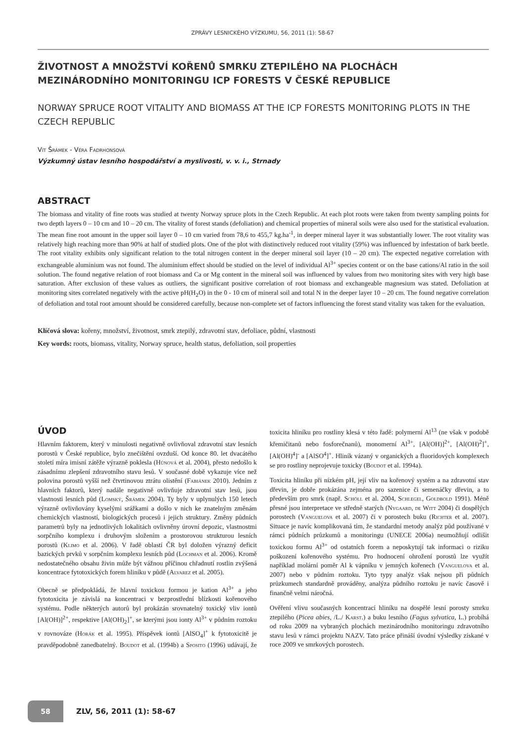ZPRÁVY LESNICKÉHO VÝZKUMU, 56, 2011 (1): 58-67
ŽIVOTNOST A MNOŽSTVÍ KOŘENŮ SMRKU ZTEPILÉHO NA PLOCHÁCH MEZINÁRODNÍHO MONITORINGU ICP FORESTS V ČESKÉ REPUBLICE
NORWAY SPRUCE ROOT VITALITY AND BIOMASS AT THE ICP FORESTS MONITORING PLOTS IN THE CZECH REPUBLIC
Vít Šrámek - Věra Fadrhonsová
Výzkumný ústav lesního hospodářství a myslivosti, v. v. i., Strnady
ABSTRACT
The biomass and vitality of fine roots was studied at twenty Norway spruce plots in the Czech Republic. At each plot roots were taken from twenty sampling points for two depth layers 0 – 10 cm and 10 – 20 cm. The vitality of forest stands (defoliation) and chemical properties of mineral soils were also used for the statistical evaluation. The mean fine root amount in the upper soil layer 0 – 10 cm varied from 78,6 to 455,7 kg.ha<sup>-1</sup>, in deeper mineral layer it was substantially lower. The root vitality was relatively high reaching more than 90% at half of studied plots. One of the plot with distinctively reduced root vitality (59%) was influenced by infestation of bark beetle. The root vitality exhibits only significant relation to the total nitrogen content in the deeper mineral soil layer (10 – 20 cm). The expected negative correlation with exchangeable aluminium was not found. The aluminium effect should be studied on the level of individual Al<sup>3+</sup> species content or on the base cations/Al ratio in the soil solution. The found negative relation of root biomass and Ca or Mg content in the mineral soil was influenced by values from two monitoring sites with very high base saturation. After exclusion of these values as outliers, the significant positive correlation of root biomass and exchangeable magnesium was stated. Defoliation at monitoring sites correlated negatively with the active pH(H<sub>2</sub>O) in the 0 - 10 cm of mineral soil and total N in the deeper layer 10 – 20 cm. The found negative correlation of defoliation and total root amount should be considered carefully, because non-complete set of factors influencing the forest stand vitality was taken for the evaluation.
Klíčová slova: kořeny, množství, životnost, smrk ztepilý, zdravotní stav, defoliace, půdní, vlastnosti
Key words: roots, biomass, vitality, Norway spruce, health status, defoliation, soil properties
ÚVOD
Hlavním faktorem, který v minulosti negativně ovlivňoval zdravotní stav lesních porostů v České republice, bylo znečištění ovzduší. Od konce 80. let dvacátého století míra imisní zátěže výrazně poklesla (Hůnová et al. 2004), přesto nedošlo k zásadnímu zlepšení zdravotního stavu lesů. V současné době vykazuje více než polovina porostů vyšší než čtvrtinovou ztrátu olistění (Fabiánek 2010). Jedním z hlavních faktorů, který nadále negativně ovlivňuje zdravotní stav lesů, jsou vlastnosti lesních půd (Lomský, Šrámek 2004). Ty byly v uplynulých 150 letech výrazně ovlivňovány kyselými srážkami a došlo v nich ke znatelným změnám chemických vlastností, biologických procesů i jejich struktury. Změny půdních parametrů byly na jednotlivých lokalitách ovlivněny úrovní depozic, vlastnostmi sorpčního komplexu i druhovým složením a prostorovou strukturou lesních porostů (Klimo et al. 2006). V řadě oblastí ČR byl doložen výrazný deficit bazických prvků v sorpčním komplexu lesních půd (Lochman et al. 2006). Kromě nedostatečného obsahu živin může být vážnou příčinou chřadnutí rostlin zvýšená koncentrace fytotoxických forem hliníku v půdě (Alvarez et al. 2005).
Obecně se předpokládá, že hlavní toxickou formou je kation Al<sup>3+</sup> a jeho fytotoxicita je závislá na koncentraci v bezprostřední blízkosti kořenového systému. Podle některých autorů byl prokázán srovnatelný toxický vliv iontů [Al(OH)]<sup>2+</sup>, respektive [Al(OH)<sub>2</sub>]<sup>+</sup>, se kterými jsou ionty Al<sup>3+</sup> v půdním roztoku v rovnováze (Horák et al. 1995). Příspěvek iontů [AlSO<sub>4</sub>]<sup>+</sup> k fytotoxicitě je pravděpodobně zanedbatelný. Boudot et al. (1994b) a Sposito (1996) udávají, že toxicita hliníku pro rostliny klesá v této řadě: polymerní Al<sup>13</sup> (ne však v podobě křemičitanů nebo fosforečnanů), monomerní Al<sup>3+</sup>, [Al(OH)]<sup>2+</sup>, [Al(OH)<sup>2</sup>]<sup>+</sup>, [Al(OH)<sup>4</sup>]<sup>-</sup> a [AlSO<sup>4</sup>]<sup>+</sup>. Hliník vázaný v organických a fluoridových komplexech se pro rostliny neprojevuje toxicky (Boudot et al. 1994a).
Toxicita hliníku při nízkém pH, její vliv na kořenový systém a na zdravotní stav dřevin, je dobře prokázána zejména pro sazenice či semenáčky dřevin, a to především pro smrk (např. Schöll et al. 2004, Schlegel, Goldbold 1991). Méně přesné jsou interpretace ve středně starých (Nygaard, de Witt 2004) či dospělých porostech (Vanguelova et al. 2007) či v porostech buku (Richter et al. 2007). Situace je navíc komplikovaná tím, že standardní metody analýz půd používané v rámci půdních průzkumů a monitoringu (UNECE 2006a) neumožňují odlišit toxickou formu Al<sup>3+</sup> od ostatních forem a neposkytují tak informaci o riziku poškození kořenového systému. Pro hodnocení ohrožení porostů lze využít například molární poměr Al k vápníku v jemných kořenech (Vanguelova et al. 2007) nebo v půdním roztoku. Tyto typy analýz však nejsou při půdních průzkumech standardně prováděny, analýza půdního roztoku je navíc časově i finančně velmi náročná.
Ověření vlivu současných koncentrací hliníku na dospělé lesní porosty smrku ztepilého (Picea abies, /L./ Karst.) a buku lesního (Fagus sylvatica, L.) probíhá od roku 2009 na vybraných plochách mezinárodního monitoringu zdravotního stavu lesů v rámci projektu NAZV. Tato práce přináší úvodní výsledky získané v roce 2009 ve smrkových porostech.
58
ZLV, 56, 2011 (1): 58-67